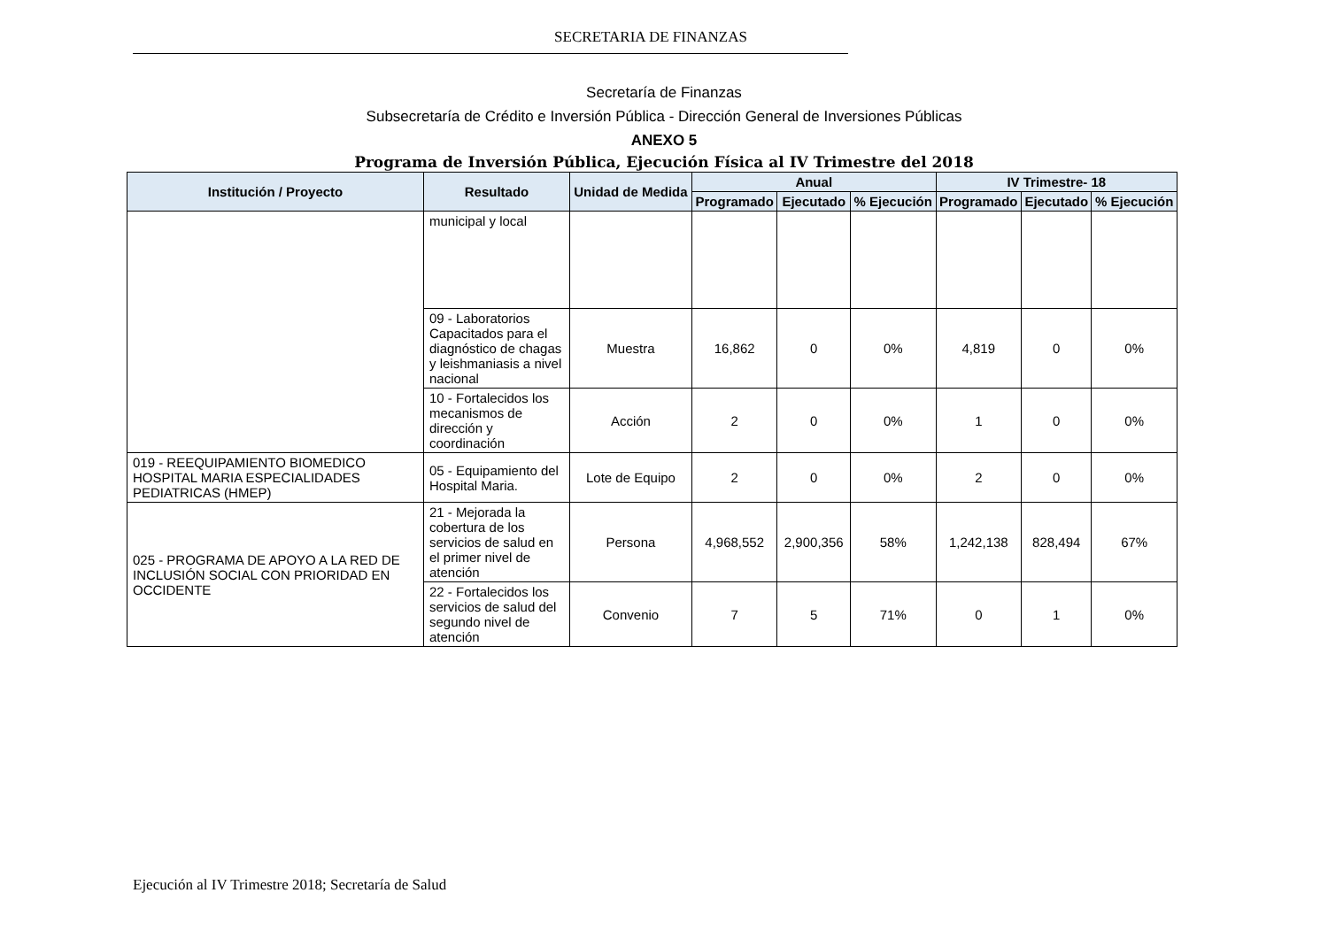SECRETARIA DE FINANZAS
Secretaría de Finanzas
Subsecretaría de Crédito e Inversión Pública - Dirección General de Inversiones Públicas
ANEXO 5
Programa de Inversión Pública, Ejecución Física al IV Trimestre del 2018
| Institución / Proyecto | Resultado | Unidad de Medida | Anual | | | IV Trimestre- 18 | | |
| --- | --- | --- | --- | --- | --- | --- | --- | --- |
| | | | Programado | Ejecutado | % Ejecución | Programado | Ejecutado | % Ejecución |
| | municipal y local | | | | | | | |
| | 09 - Laboratorios Capacitados para el diagnóstico de chagas y leishmaniasis a nivel nacional | Muestra | 16,862 | 0 | 0% | 4,819 | 0 | 0% |
| | 10 - Fortalecidos los mecanismos de dirección y coordinación | Acción | 2 | 0 | 0% | 1 | 0 | 0% |
| 019 - REEQUIPAMIENTO BIOMEDICO HOSPITAL MARIA ESPECIALIDADES PEDIATRICAS (HMEP) | 05 - Equipamiento del Hospital Maria. | Lote de Equipo | 2 | 0 | 0% | 2 | 0 | 0% |
| 025 - PROGRAMA DE APOYO A LA RED DE INCLUSIÓN SOCIAL CON PRIORIDAD EN OCCIDENTE | 21 - Mejorada la cobertura de los servicios de salud en el primer nivel de atención | Persona | 4,968,552 | 2,900,356 | 58% | 1,242,138 | 828,494 | 67% |
| | 22 - Fortalecidos los servicios de salud del segundo nivel de atención | Convenio | 7 | 5 | 71% | 0 | 1 | 0% |
Ejecución al IV Trimestre 2018; Secretaría de Salud